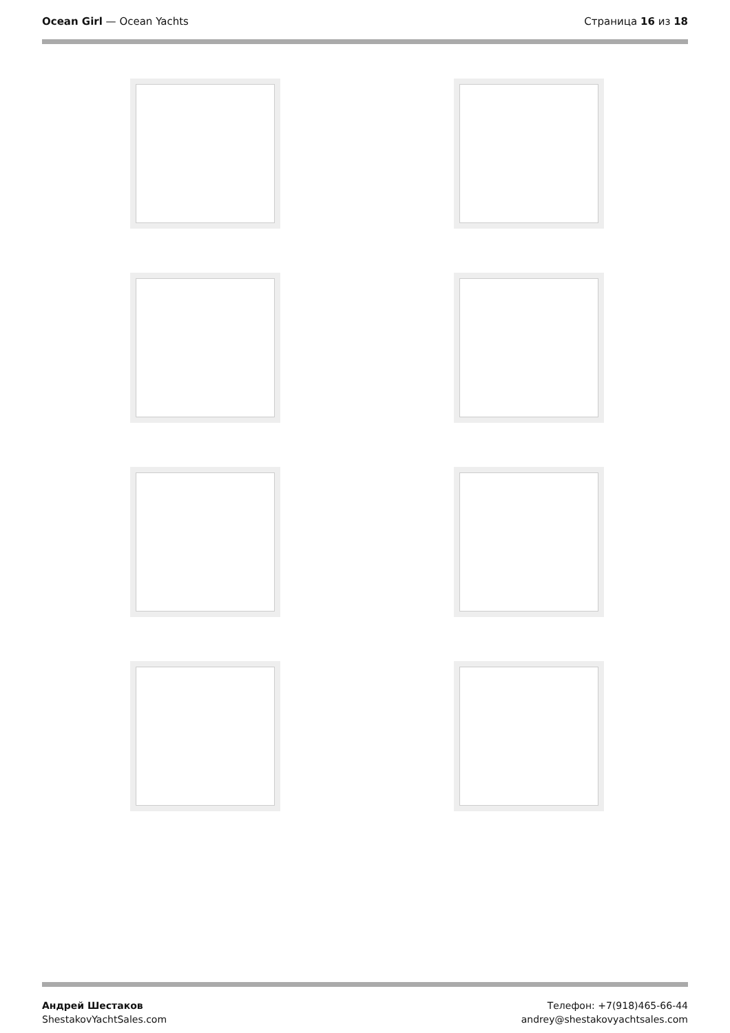Ocean Girl — Ocean Yachts Страница 16 из 18
Андрей Шестаков
ShestakovYachtSales.com
Телефон: +7(918)465-66-44
andrey@shestakovyachtsales.com